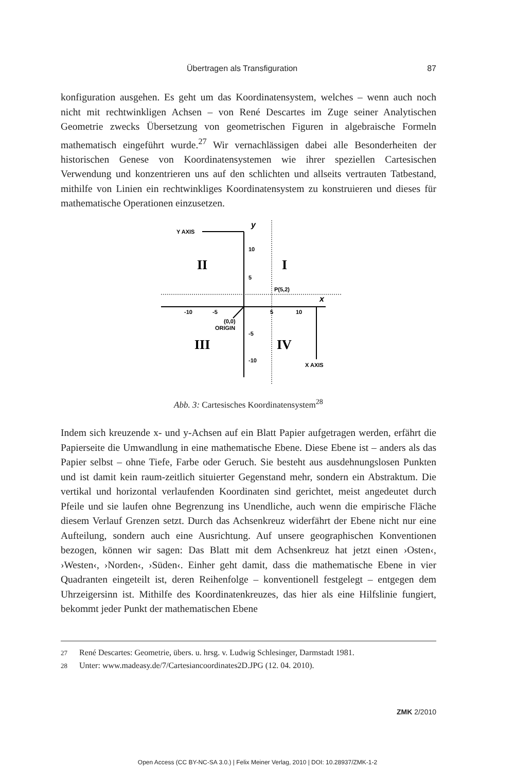Übertragen als Transfiguration 87
konfiguration ausgehen. Es geht um das Koordinatensystem, welches – wenn auch noch nicht mit rechtwinkligen Achsen – von René Descartes im Zuge seiner Analytischen Geometrie zwecks Übersetzung von geometrischen Figuren in algebraische Formeln mathematisch eingeführt wurde.<sup>27</sup> Wir vernachlässigen dabei alle Besonderheiten der historischen Genese von Koordinatensystemen wie ihrer speziellen Cartesischen Verwendung und konzentrieren uns auf den schlichten und allseits vertrauten Tatbestand, mithilfe von Linien ein rechtwinkliges Koordinatensystem zu konstruieren und dieses für mathematische Operationen einzusetzen.
Y AXIS
y
10
5
-5
-10
-10
-5
5
10
x
P(5,2)
(0,0)
ORIGIN
X AXIS
II
I
III
IV
Abb. 3: Cartesisches Koordinatensystem<sup>28</sup>
Indem sich kreuzende x- und y-Achsen auf ein Blatt Papier aufgetragen werden, erfährt die Papierseite die Umwandlung in eine mathematische Ebene. Diese Ebene ist – anders als das Papier selbst – ohne Tiefe, Farbe oder Geruch. Sie besteht aus ausdehnungslosen Punkten und ist damit kein raum-zeitlich situierter Gegenstand mehr, sondern ein Abstraktum. Die vertikal und horizontal verlaufenden Koordinaten sind gerichtet, meist angedeutet durch Pfeile und sie laufen ohne Begrenzung ins Unendliche, auch wenn die empirische Fläche diesem Verlauf Grenzen setzt. Durch das Achsenkreuz widerfährt der Ebene nicht nur eine Aufteilung, sondern auch eine Ausrichtung. Auf unsere geographischen Konventionen bezogen, können wir sagen: Das Blatt mit dem Achsenkreuz hat jetzt einen ›Osten‹, ›Westen‹, ›Norden‹, ›Süden‹. Einher geht damit, dass die mathematische Ebene in vier Quadranten eingeteilt ist, deren Reihenfolge – konventionell festgelegt – entgegen dem Uhrzeigersinn ist. Mithilfe des Koordinatenkreuzes, das hier als eine Hilfslinie fungiert, bekommt jeder Punkt der mathematischen Ebene
27 René Descartes: Geometrie, übers. u. hrsg. v. Ludwig Schlesinger, Darmstadt 1981.
28 Unter: www.madeasy.de/7/Cartesiancoordinates2D.JPG (12. 04. 2010).
ZMK 2/2010
Open Access (CC BY-NC-SA 3.0.) | Felix Meiner Verlag, 2010 | DOI: 10.28937/ZMK-1-2